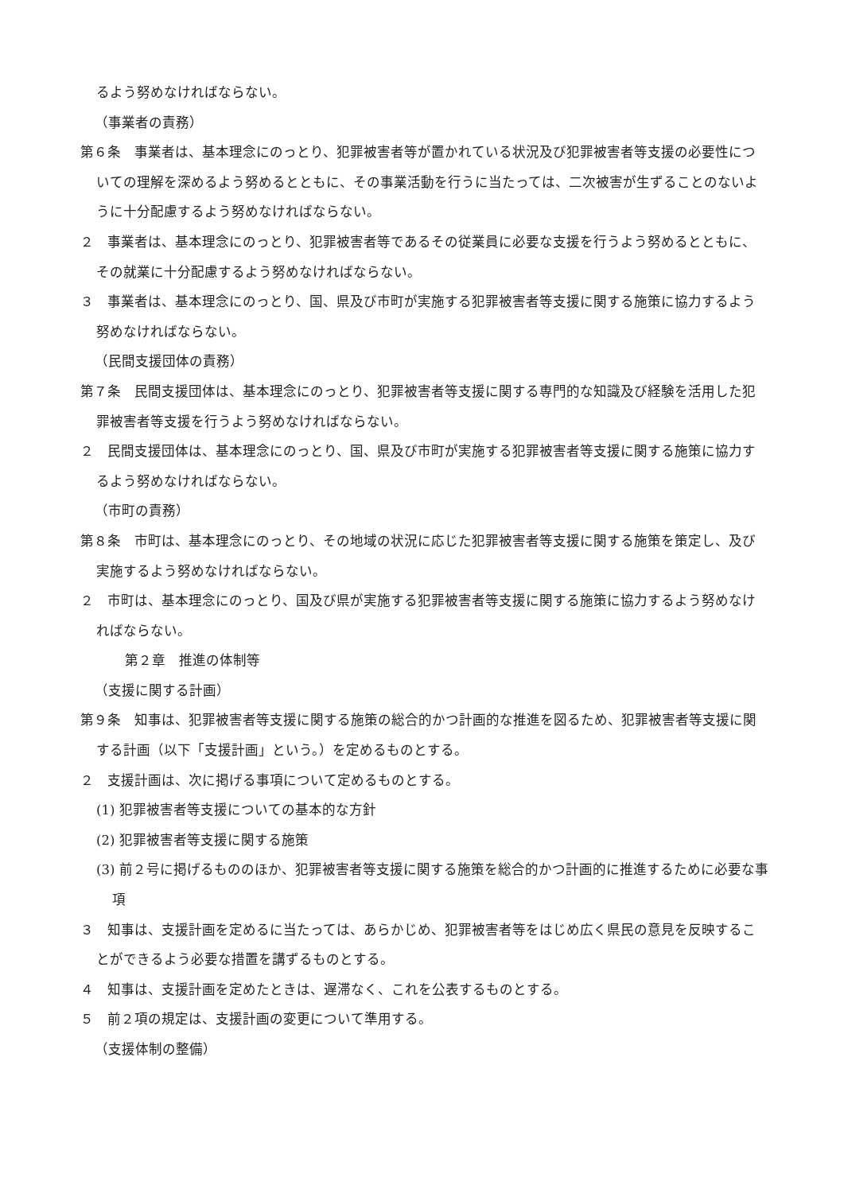るよう努めなければならない。
（事業者の責務）
第６条　事業者は、基本理念にのっとり、犯罪被害者等が置かれている状況及び犯罪被害者等支援の必要性についての理解を深めるよう努めるとともに、その事業活動を行うに当たっては、二次被害が生ずることのないように十分配慮するよう努めなければならない。
２　事業者は、基本理念にのっとり、犯罪被害者等であるその従業員に必要な支援を行うよう努めるとともに、その就業に十分配慮するよう努めなければならない。
３　事業者は、基本理念にのっとり、国、県及び市町が実施する犯罪被害者等支援に関する施策に協力するよう努めなければならない。
（民間支援団体の責務）
第７条　民間支援団体は、基本理念にのっとり、犯罪被害者等支援に関する専門的な知識及び経験を活用した犯罪被害者等支援を行うよう努めなければならない。
２　民間支援団体は、基本理念にのっとり、国、県及び市町が実施する犯罪被害者等支援に関する施策に協力するよう努めなければならない。
（市町の責務）
第８条　市町は、基本理念にのっとり、その地域の状況に応じた犯罪被害者等支援に関する施策を策定し、及び実施するよう努めなければならない。
２　市町は、基本理念にのっとり、国及び県が実施する犯罪被害者等支援に関する施策に協力するよう努めなければならない。
第２章　推進の体制等
（支援に関する計画）
第９条　知事は、犯罪被害者等支援に関する施策の総合的かつ計画的な推進を図るため、犯罪被害者等支援に関する計画（以下「支援計画」という。）を定めるものとする。
２　支援計画は、次に掲げる事項について定めるものとする。
(1) 犯罪被害者等支援についての基本的な方針
(2) 犯罪被害者等支援に関する施策
(3) 前２号に掲げるもののほか、犯罪被害者等支援に関する施策を総合的かつ計画的に推進するために必要な事項
３　知事は、支援計画を定めるに当たっては、あらかじめ、犯罪被害者等をはじめ広く県民の意見を反映することができるよう必要な措置を講ずるものとする。
４　知事は、支援計画を定めたときは、遅滞なく、これを公表するものとする。
５　前２項の規定は、支援計画の変更について準用する。
（支援体制の整備）